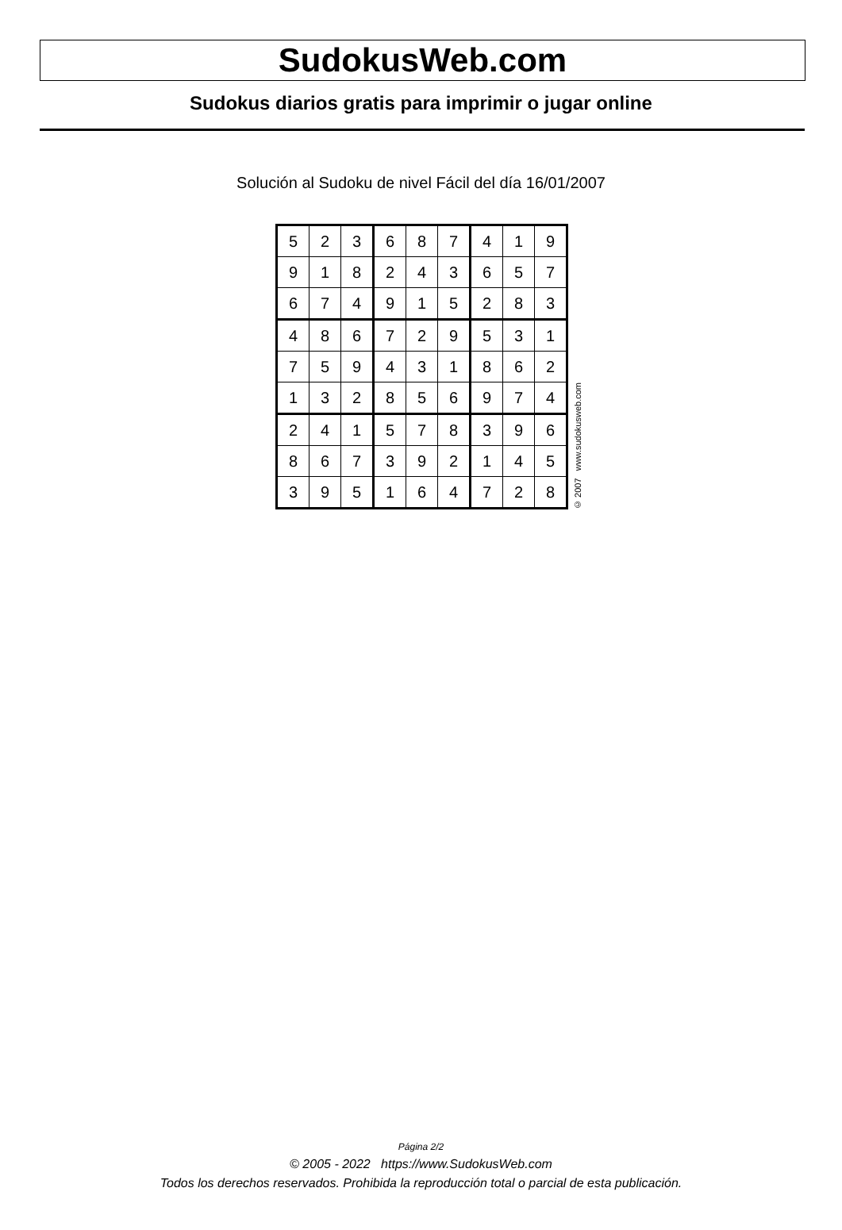SudokusWeb.com
Sudokus diarios gratis para imprimir o jugar online
Solución al Sudoku de nivel Fácil del día 16/01/2007
| 5 | 2 | 3 | 6 | 8 | 7 | 4 | 1 | 9 |
| 9 | 1 | 8 | 2 | 4 | 3 | 6 | 5 | 7 |
| 6 | 7 | 4 | 9 | 1 | 5 | 2 | 8 | 3 |
| 4 | 8 | 6 | 7 | 2 | 9 | 5 | 3 | 1 |
| 7 | 5 | 9 | 4 | 3 | 1 | 8 | 6 | 2 |
| 1 | 3 | 2 | 8 | 5 | 6 | 9 | 7 | 4 |
| 2 | 4 | 1 | 5 | 7 | 8 | 3 | 9 | 6 |
| 8 | 6 | 7 | 3 | 9 | 2 | 1 | 4 | 5 |
| 3 | 9 | 5 | 1 | 6 | 4 | 7 | 2 | 8 |
© 2007 www.sudokusweb.com
Página 2/2
© 2005 - 2022 https://www.SudokusWeb.com
Todos los derechos reservados. Prohibida la reproducción total o parcial de esta publicación.